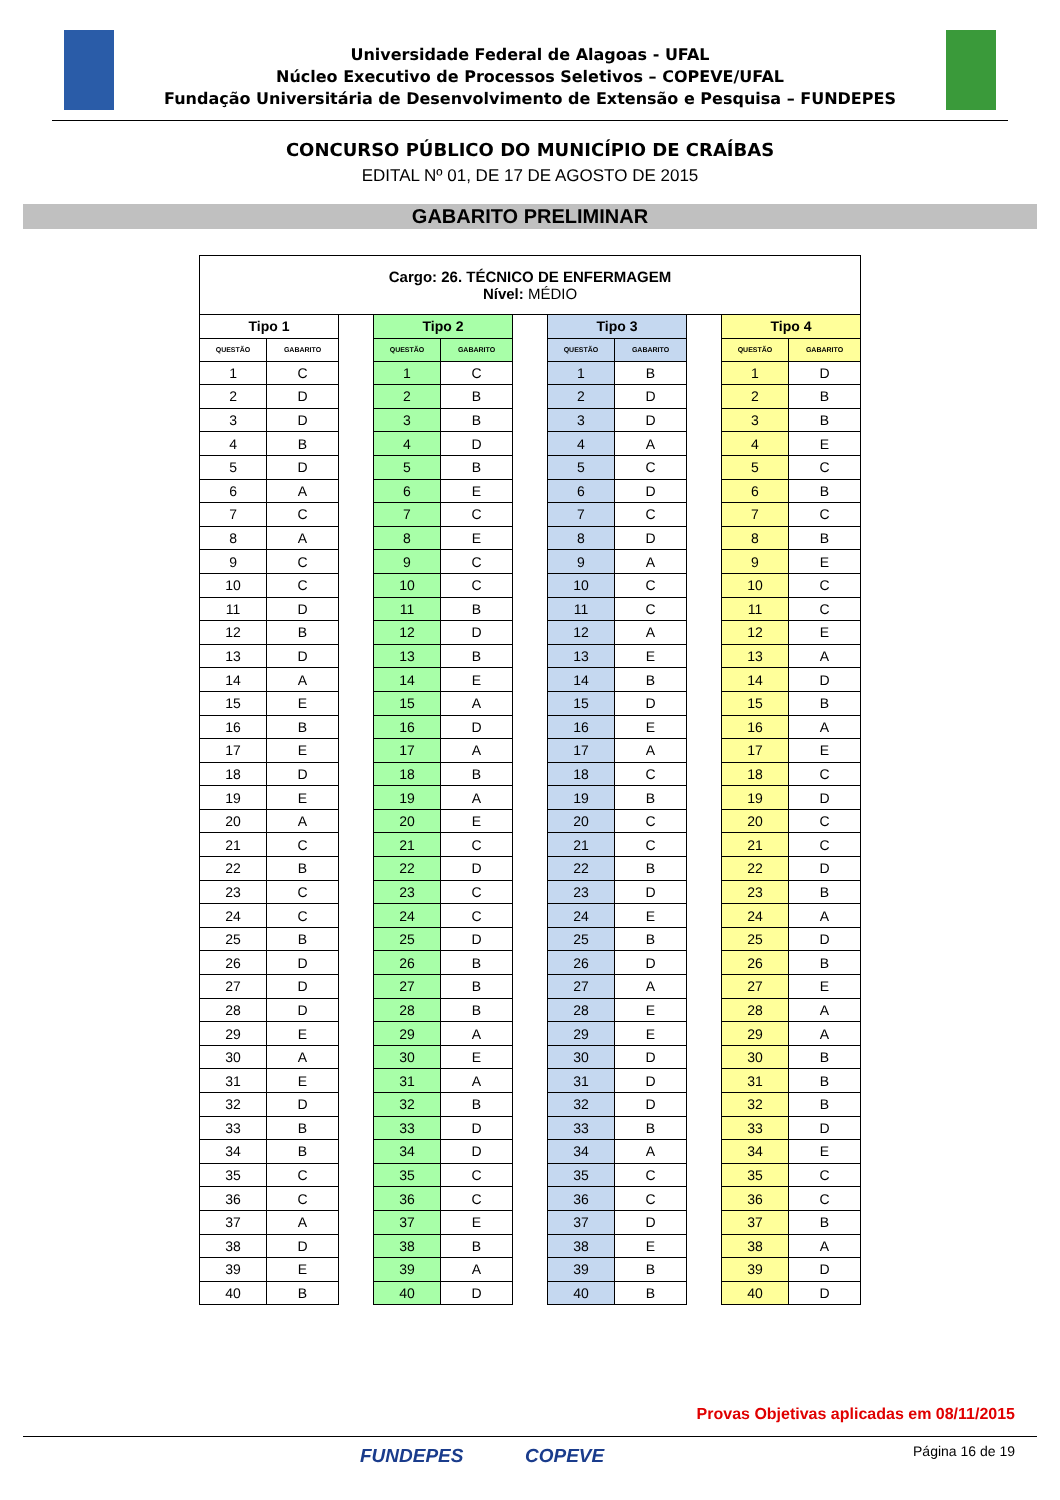Universidade Federal de Alagoas - UFAL
Núcleo Executivo de Processos Seletivos – COPEVE/UFAL
Fundação Universitária de Desenvolvimento de Extensão e Pesquisa – FUNDEPES
CONCURSO PÚBLICO DO MUNICÍPIO DE CRAÍBAS
EDITAL Nº 01, DE 17 DE AGOSTO DE 2015
GABARITO PRELIMINAR
| Cargo: 26. TÉCNICO DE ENFERMAGEM Nível: MÉDIO | | | | | | | | | | |
| Tipo 1 | | | Tipo 2 | | | Tipo 3 | | | Tipo 4 | |
| QUESTÃO | GABARITO | | QUESTÃO | GABARITO | | QUESTÃO | GABARITO | | QUESTÃO | GABARITO |
| 1 | C | | 1 | C | | 1 | B | | 1 | D |
| 2 | D | | 2 | B | | 2 | D | | 2 | B |
| 3 | D | | 3 | B | | 3 | D | | 3 | B |
| 4 | B | | 4 | D | | 4 | A | | 4 | E |
| 5 | D | | 5 | B | | 5 | C | | 5 | C |
| 6 | A | | 6 | E | | 6 | D | | 6 | B |
| 7 | C | | 7 | C | | 7 | C | | 7 | C |
| 8 | A | | 8 | E | | 8 | D | | 8 | B |
| 9 | C | | 9 | C | | 9 | A | | 9 | E |
| 10 | C | | 10 | C | | 10 | C | | 10 | C |
| 11 | D | | 11 | B | | 11 | C | | 11 | C |
| 12 | B | | 12 | D | | 12 | A | | 12 | E |
| 13 | D | | 13 | B | | 13 | E | | 13 | A |
| 14 | A | | 14 | E | | 14 | B | | 14 | D |
| 15 | E | | 15 | A | | 15 | D | | 15 | B |
| 16 | B | | 16 | D | | 16 | E | | 16 | A |
| 17 | E | | 17 | A | | 17 | A | | 17 | E |
| 18 | D | | 18 | B | | 18 | C | | 18 | C |
| 19 | E | | 19 | A | | 19 | B | | 19 | D |
| 20 | A | | 20 | E | | 20 | C | | 20 | C |
| 21 | C | | 21 | C | | 21 | C | | 21 | C |
| 22 | B | | 22 | D | | 22 | B | | 22 | D |
| 23 | C | | 23 | C | | 23 | D | | 23 | B |
| 24 | C | | 24 | C | | 24 | E | | 24 | A |
| 25 | B | | 25 | D | | 25 | B | | 25 | D |
| 26 | D | | 26 | B | | 26 | D | | 26 | B |
| 27 | D | | 27 | B | | 27 | A | | 27 | E |
| 28 | D | | 28 | B | | 28 | E | | 28 | A |
| 29 | E | | 29 | A | | 29 | E | | 29 | A |
| 30 | A | | 30 | E | | 30 | D | | 30 | B |
| 31 | E | | 31 | A | | 31 | D | | 31 | B |
| 32 | D | | 32 | B | | 32 | D | | 32 | B |
| 33 | B | | 33 | D | | 33 | B | | 33 | D |
| 34 | B | | 34 | D | | 34 | A | | 34 | E |
| 35 | C | | 35 | C | | 35 | C | | 35 | C |
| 36 | C | | 36 | C | | 36 | C | | 36 | C |
| 37 | A | | 37 | E | | 37 | D | | 37 | B |
| 38 | D | | 38 | B | | 38 | E | | 38 | A |
| 39 | E | | 39 | A | | 39 | B | | 39 | D |
| 40 | B | | 40 | D | | 40 | B | | 40 | D |
Provas Objetivas aplicadas em 08/11/2015
FUNDEPES COPEVE Página 16 de 19